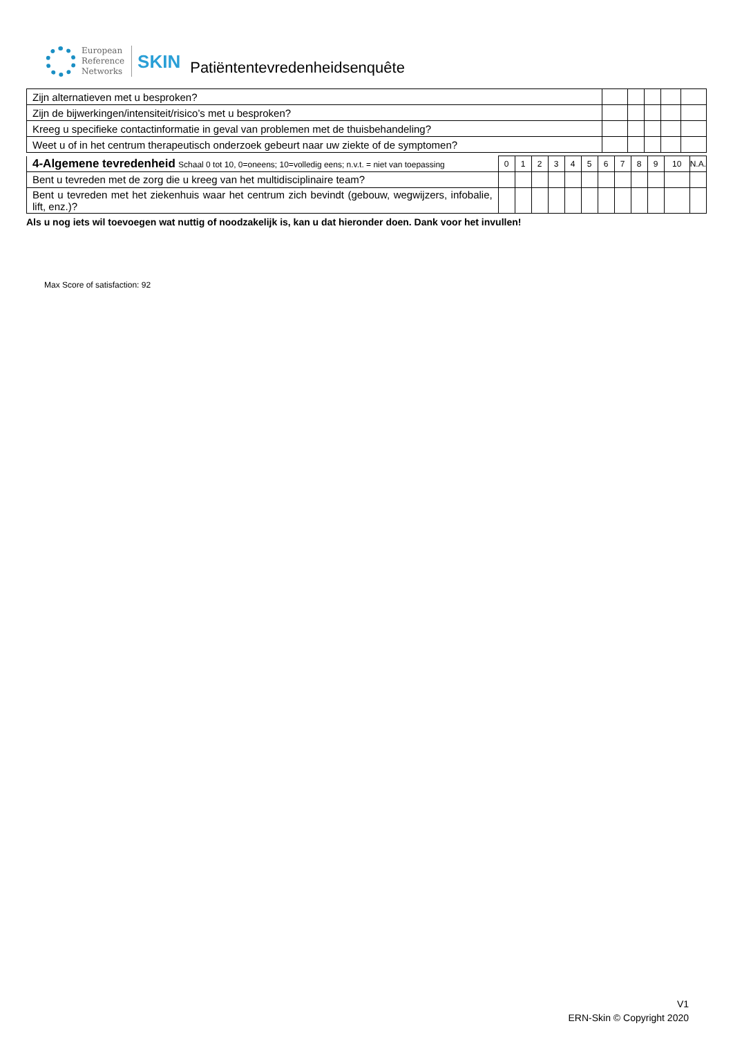European
Reference
Networks
SKIN
Patiëntentevredenheidsenquête
| Zijn alternatieven met u besproken? | | | | | |
| Zijn de bijwerkingen/intensiteit/risico’s met u besproken? | | | | | |
| Kreeg u specifieke contactinformatie in geval van problemen met de thuisbehandeling? | | | | | |
| Weet u of in het centrum therapeutisch onderzoek gebeurt naar uw ziekte of de symptomen? | | | | | |
| 4-Algemene tevredenheid Schaal 0 tot 10, 0=oneens; 10=volledig eens; n.v.t. = niet van toepassing | 0 | 1 | 2 | 3 | 4 | 5 | 6 | 7 | 8 | 9 | 10 | N.A. |
| Bent u tevreden met de zorg die u kreeg van het multidisciplinaire team? | | | | | | | | | | | | |
| Bent u tevreden met het ziekenhuis waar het centrum zich bevindt (gebouw, wegwijzers, infobalie, lift, enz.)? | | | | | | | | | | | | |
Als u nog iets wil toevoegen wat nuttig of noodzakelijk is, kan u dat hieronder doen. Dank voor het invullen!
Max Score of satisfaction: 92
V1
ERN-Skin © Copyright 2020